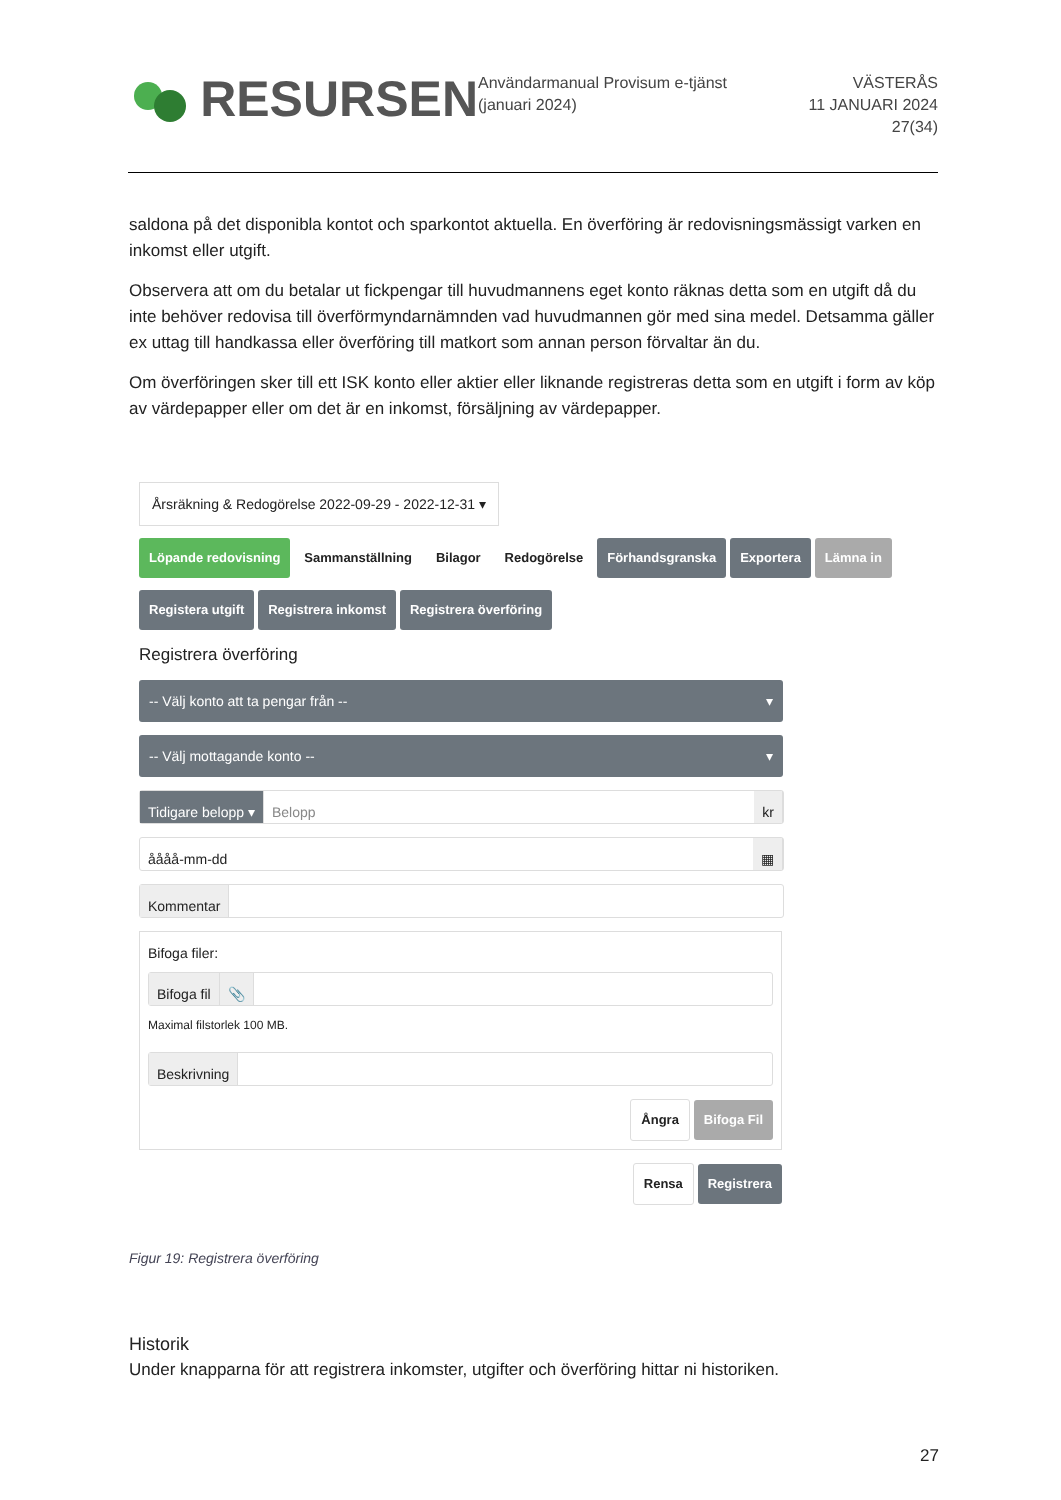RESURSEN
Användarmanual Provisum e-tjänst (januari 2024)
VÄSTERÅS
11 JANUARI 2024
27(34)
saldona på det disponibla kontot och sparkontot aktuella. En överföring är redovisningsmässigt varken en inkomst eller utgift.
Observera att om du betalar ut fickpengar till huvudmannens eget konto räknas detta som en utgift då du inte behöver redovisa till överförmyndarnämnden vad huvudmannen gör med sina medel. Detsamma gäller ex uttag till handkassa eller överföring till matkort som annan person förvaltar än du.
Om överföringen sker till ett ISK konto eller aktier eller liknande registreras detta som en utgift i form av köp av värdepapper eller om det är en inkomst, försäljning av värdepapper.
Årsräkning & Redogörelse 2022-09-29 - 2022-12-31 ▾
Löpande redovisning Sammanställning Bilagor Redogörelse Förhandsgranska Exportera Lämna in
Registera utgift Registrera inkomst Registrera överföring
Registrera överföring
-- Välj konto att ta pengar från -- ▾
-- Välj mottagande konto -- ▾
Tidigare belopp ▾ Belopp kr
åååå-mm-dd ▦
Kommentar
Bifoga filer:
Bifoga fil 📎
Maximal filstorlek 100 MB.
Beskrivning
Ångra Bifoga Fil
Rensa Registrera
Figur 19: Registrera överföring
Historik
Under knapparna för att registrera inkomster, utgifter och överföring hittar ni historiken.
27